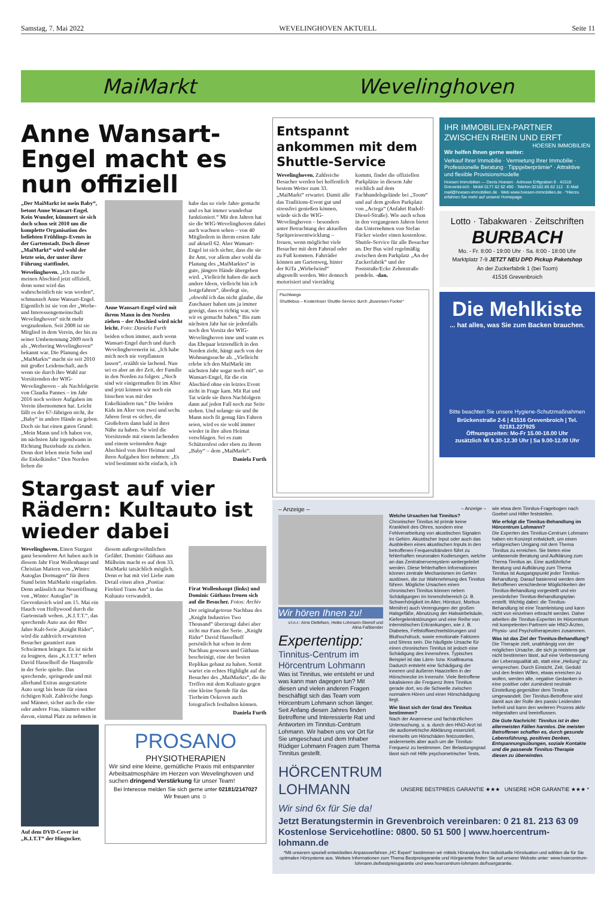Samstag, 7. Mai 2022 WEVELINGHOVEN AKTUELL Seite 11
MaiMarkt Wevelinghoven
Anne Wansart-Engel macht es nun offiziell
„Der MaiMarkt ist mein Baby“, betont Anne Wansart-Engel. Kein Wunder, kümmert sie sich doch schon seit 2010 um die komplette Organisation des beliebten Frühlings-Events in der Gartenstadt. Doch dieser „MaiMarkt“ wird wohl der letzte sein, der unter ihrer Führung stattfindet.
Wevelinghoven. „Ich mache meinen Abschied jetzt offiziell, denn sonst wird das wahrscheinlich nie was werden“, schmunzelt Anne Wansart-Engel. Eigentlich ist sie von der „Werbe- und Interessengemeinschaft Wevelinghoven“ nicht mehr wegzudenken. Seit 2008 ist sie Mitglied in dem Verein, der bis zu seiner Umbenennung 2009 noch als „Werbering Wevelinghoven“ bekannt war. Die Planung des „MaiMarkts“ macht sie seit 2010 mit großer Leidenschaft, auch wenn sie durch ihre Wahl zur Vorsitzenden der WIG-Wevelinghoven – als Nachfolgerin von Claudia Pannes – im Jahr 2016 noch weitere Aufgaben im Verein übernommen hat. Leicht fällt es der 67-Jährigen nicht, ihr „Baby“ in andere Hände zu geben. Doch sie hat einen guten Grund: „Mein Mann und ich haben vor, im nächsten Jahr irgendwann in Richtung Buxtehude zu ziehen. Denn dort leben mein Sohn und die Enkelkinder.“ Den Norden lieben die
Anne Wansart-Engel wird mit ihrem Mann in den Norden ziehen – der Abschied wird nicht leicht. Foto: Daniela Furth
beiden schon immer, auch wenn Wansart-Engel durch und durch Wevelinghovenerin ist. „Ich habe mich noch nie verpflanzen lassen“, erzählt sie lachend. Nun sei es aber an der Zeit, der Familie in den Norden zu folgen: „Noch sind wir einigermaßen fit im Alter und jetzt können wir noch ein bisschen was mit den Enkelkindern tun.“ Die beiden Kids im Alter von zwei und sechs Jahren freut es sicher, die Großeltern dann bald in ihrer Nähe zu haben. So wird die Vorsitzende mit einem lachenden und einem weinenden Auge Abschied von ihrer Heimat und ihren Aufgaben hier nehmen: „Es wird bestimmt nicht einfach, ich habe das so viele Jahre gemacht und es hat immer wunderbar funktioniert.“ Mit den Jahren hat sie die WIG-Wevelinghoven dabei auch wachsen sehen – von 40 Mitgliedern in ihrem ersten Jahr auf aktuell 62. Aber Wansart-Engel ist sich sicher, dass die sie ihr Amt, vor allem aber wohl die Planung des „MaiMarktes“ in gute, jüngere Hände übergeben wird. „Vielleicht haben die auch andere Ideen, vielleicht bin ich festgefahren“, überlegt sie, „obwohl ich das nicht glaube, die Zuschauer haben uns ja immer gezeigt, dass es richtig war, wie wir es gemacht haben.“ Bis zum nächsten Jahr hat sie jedenfalls noch den Vorsitz der WIG-Wevelinghoven inne und wann es das Ehepaar letztendlich in den Norden zieht, hängt auch von der Wohnungssuche ab. „Vielleicht erlebe ich den MaiMarkt im nächsten Jahr sogar noch mit“, so Wansart-Engel, für die ein Abschied ohne ein letztes Event nicht in Frage kam. Mit Rat und Tat würde sie ihren Nachfolgern dann auf jeden Fall noch zur Seite stehen. Und solange sie und ihr Mann noch fit genug fürs Fahren seien, wird es sie wohl immer wieder in ihre alten Heimat verschlagen. Sei es zum Schützenfest oder eben zu ihrem „Baby“ – dem „MaiMarkt“.
Daniela Furth
Stargast auf vier Rädern: Kultauto ist wieder dabei
Wevelinghoven. Einen Stargast ganz besonderer Art haben auch in diesem Jahr Firat Wollenhaupt und Christian Mattern von „Wintec Autoglas Dormagen“ für ihren Stand beim MaiMarkt eingeladen. Denn anlässlich zur Neueröffnung von „Wintec Autoglas“ in Grevenbroich wird am 15. Mai ein Hauch von Hollywood durch die Gartenstadt wehen. „K.I.T.T.“, das sprechende Auto aus der 80er Jahre Kult-Serie „Knight Rider“, wird die zahlreich erwarteten Besucher garantiert zum Schwärmen bringen. Es ist nicht zu leugnen, dass „K.I.T.T.“ neben David Hasselhoff die Hauptrolle in der Serie spielte. Das sprechende, springende und mit allerhand Extras ausgestattete Auto sorgt bis heute für einen richtigen Kult. Zahlreiche Jungs und Männer, sicher auch die eine oder andere Frau, träumen seither davon, einmal Platz zu nehmen in diesem außergewöhnlichen Gefährt. Dominic Güthaus aus Mülheim macht es auf dem 33. MaiMarkt tatsächlich möglich. Denn er hat mit viel Liebe zum Detail einen alten „Pontiac Firebird Trans Am“ in das Kultauto verwandelt.
Firat Wollenhaupt (links) und Dominic Güthaus freuen sich auf die Besucher. Fotos: Archiv
Der originalgetreue Nachbau des „Knight Industries Two Thousand“ überzeugt dabei aber nicht nur Fans der Serie. „Knight Rider“ David Hasselhoff persönlich hat schon in dem Nachbau gesessen und Güthaus bescheinigt, eine der besten Replikas gebaut zu haben. Somit wartet ein echtes Highlight auf die Besucher des „MaiMarkts“, die ihr Treffen mit dem Kultauto gegen eine kleine Spende für das Tierheim Oekoven auch fotografisch festhalten können.
Daniela Furth
Auf dem DVD-Cover ist „K.I.T.T“ der Hingucker.
PROSANO
PHYSIOTHERAPIEN
Wir sind eine kleine, gemütliche Praxis mit entspannter Arbeitsatmosphäre im Herzen von Wevelinghoven und suchen dringend Verstärkung für unser Team!
Bei Interesse melden Sie sich gerne unter 02181/2147027 Wir freuen uns ☺
Entspannt ankommen mit dem Shuttle-Service
Wevelinghoven. Zahlreiche Besucher werden bei hoffentlich bestem Wetter zum 33. „MaiMarkt“ erwartet. Damit alle das Traditions-Event gut und stressfrei genießen können, würde sich die WIG-Wevelinghoven – besonders unter Betrachtung der aktuellen Spritpreiswentwicklung – freuen, wenn möglichst viele Besucher mit dem Fahrrad oder zu Fuß kommen. Fahrräder können am Gartenweg, hinter der KiTa „Wirbelwind“ abgestellt werden. Wer dennoch motorisiert und vierrädrig kommt, findet die offiziellen Parkplätze in diesem Jahr reichlich auf dem Fachhandelsgelände bei „Toom“ und auf dem großen Parkplatz von „Actega“ (Anfahrt Rudolf-Diesel-Straße). Wie auch schon in den vergangenen Jahren bietet das Unternehmen von Stefan Fücker wieder einen kostenlose. Shuttle-Service für alle Besucher an. Der Bus wird regelmäßig zwischen dem Parkplatz „An der Zuckerfabrik“ und der Poststraße/Ecke Zehntstraße pendeln. -dan.
Fluchtwege
Shuttlebus – Kostenloser Shuttle-Service durch „Busreisen Fücker“
IHR IMMOBILIEN-PARTNER ZWISCHEN RHEIN UND ERFT
HOESEN IMMOBILIEN
Wir helfen Ihnen gerne weiter:
Verkauf Ihrer Immobilie · Vermietung Ihrer Immobilie · Professionelle Beratung · Tippgeberprämie* · Attraktive und flexible Provisionsmodelle
Hoesen Immobilien — Denis Hoesen · Adresse Erftgraben 9 · 41516 Grevenbroich · Mobil 0177.62 62 490 · Telefon 02182.85 62 112 · E-Mail mail@hoesen-immobilien.de · Web www.hoesen-immobilien.de · *Hierzu erfahren Sie mehr auf unserer Homepage.
Lotto · Tabakwaren · Zeitschriften
BURBACH
Mo. - Fr. 8:00 - 19:00 Uhr · Sa. 8:00 - 18:00 Uhr
Marktplatz 7-9 JETZT NEU DPD Pickup Paketshop
An der Zuckerfabrik 1 (bei Toom)
41516 Grevenbroich
Die Mehlkiste
... hat alles, was Sie zum Backen brauchen.
Bitte beachten Sie unsere Hygiene-Schutzmaßnahmen
Brückenstraße 2-6 | 41516 Grevenbroich | Tel. 02181.227925
Öffnungszeiten: Mo-Fr 15.00-18.00 Uhr
zusätzlich Mi 9.30-12.30 Uhr | Sa 9.00-12.00 Uhr
– Anzeige –
Wir hören Ihnen zu!
v.l.n.r.: Arne Detlefsen, Heike Lohmann-Steireif und Alina Faßbender
Expertentipp:
Tinnitus-Centrum im Hörcentrum Lohmann
Was ist Tinnitus, wie entsteht er und was kann man dagegen tun? Mit diesen und vielen anderen Fragen beschäftigt sich das Team vom Hörcentrum Lohmann schon länger. Seit Anfang diesen Jahres finden Betroffene und Interessierte Rat und Antworten im Tinnitus-Centrum Lohmann. Wir haben uns vor Ort für Sie umgeschaut und dem Inhaber Rüdiger Lohmann Fragen zum Thema Tinnitus gestellt.
– Anzeige –
Welche Ursachen hat Tinnitus?
Chronischer Tinnitus ist primär keine Krankheit des Ohres, sondern eine Fehlverarbeitung von akustischen Signalen im Gehirn. Akustischer Input oder auch das Ausbleiben eines akustischen Inputs in den betroffenen Frequenzbändern führt zu fehlerhaften neuronalen Kodierungen, welche an das Zentralnervensystem weitergeleitet werden. Diese fehlerhaften Informationen können zentrale Mechanismen im Gehirn auslösen, die zur Wahrnehmung des Tinnitus führen. Mögliche Ursachen einen chronischen Tinnitus können neben Schädigungen im Innenohrbereich (z. B. Schwerhörigkeit im Alter, Hörsturz, Morbus Menière) auch Verengungen der großen Halsgefäße, Abnutzung der Halswirbelsäule, Kiefergelenkstörungen und eine Reihe von internistischen Erkrankungen, wie z. B. Diabetes, Fettstoffwechselstörungen und Bluthochdruck, sowie emotionale Faktoren und Stress sein. Die häufigste Ursache für einen chronischen Tinnitus ist jedoch eine Schädigung des Innenohres. Typisches Beispiel ist das Lärm- bzw. Knalltrauma. Dadurch entsteht eine Schädigung der inneren und äußeren Haarzellen in der Hörschnecke im Innenohr. Viele Betroffene lokalisieren die Frequenz ihres Tinnitus gerade dort, wo die Schwelle zwischen normalem Hören und einer Hörschädigung liegt.
Wie lässt sich der Grad des Tinnitus bestimmen?
Nach der Anamnese und fachärztlichen Untersuchung, u. a. durch den HNO-Arzt ist die audiometrische Abklärung essenziell, einerseits um Hörschäden festzustellen, andererseits aber auch um die Tinnitus-Frequenz zu bestimmen. Der Belastungsgrad lässt sich mit Hilfe psychometrischer Tests, wie etwa dem Tinnitus-Fragebogen nach Goebel und Hiller feststellen.
Wie erfolgt die Tinnitus-Behandlung im Hörcentrum Lohmann?
Die Experten des Tinnitus-Centrum Lohmann haben ein Konzept entwickelt, um einen erfolgreichen Umgang mit dem Thema Tinnitus zu erreichen. Sie bieten eine umfassende Beratung und Aufklärung zum Thema Tinnitus an. Eine ausführliche Beratung und Aufklärung zum Thema Tinnitus ist Ausgangspunkt jeder Tinnitus-Behandlung. Darauf basierend werden dem Betroffenen verschiedene Möglichkeiten der Tinnitus-Behandlung vorgestellt und ein persönlicher Tinnitus-Behandlungsplan erstellt. Wichtig dabei: die Tinnitus-Behandlung ist eine Teamleistung und kann nicht von einzelnen erbracht werden. Daher arbeiten die Tinnitus-Experten im Hörcentrum mit kompetenten Partnern wie HNO-Ärzten, Physio- und Psychotherapeuten zusammen.
Was ist das Ziel der Tinnitus-Behandlung?
Die Therapie zielt, unabhängig von der möglichen Ursache, die sich ja meistens gar nicht bestimmen lässt, auf eine Verbesserung der Lebensqualität ab, statt eine „Heilung“ zu versprechen. Durch Einsicht, Zeit, Geduld und den festen Willen, etwas erreichen zu wollen, werden alte, negative Gedanken in eine positive oder zumindest neutrale Einstellung gegenüber dem Tinnitus umgewandelt. Der Tinnitus-Betroffene wird damit aus der Rolle des passiv Leidenden befreit und kann den weiteren Prozess aktiv mitgestalten und beeinflussen.
Die Gute Nachricht: Tinnitus ist in den allermeisten Fällen harmlos. Die meisten Betroffenen schaffen es, durch gesunde Lebensführung, positives Denken, Entspannungsübungen, soziale Kontakte und die passende Tinnitus-Therapie diesen zu überwinden.
HÖRCENTRUM LOHMANN
Wir sind 6x für Sie da!
UNSERE BESTPREIS GARANTIE ★★★ UNSERE HÖR GARANTIE ★★★ *
Jetzt Beratungstermin in Grevenbroich vereinbaren: 0 21 81. 213 63 09
Kostenlose Servicehotline: 0800. 50 51 500 | www.hoercentrum-lohmann.de
*Mit unserem speziell entwickelten Anpassverfahren „HC Expert“ bestimmen wir mittels Höranalyse Ihre individuelle Hörsituation und wählen die für Sie optimalen Hörsysteme aus. Weitere Informationen zum Thema Bestpreisgarantie und Hörgarantie finden Sie auf unserer Website unter: www.hoercentrum-lohmann.de/bestpreisgarantie und www.hoercentrum-lohmann.de/hoergarantie.